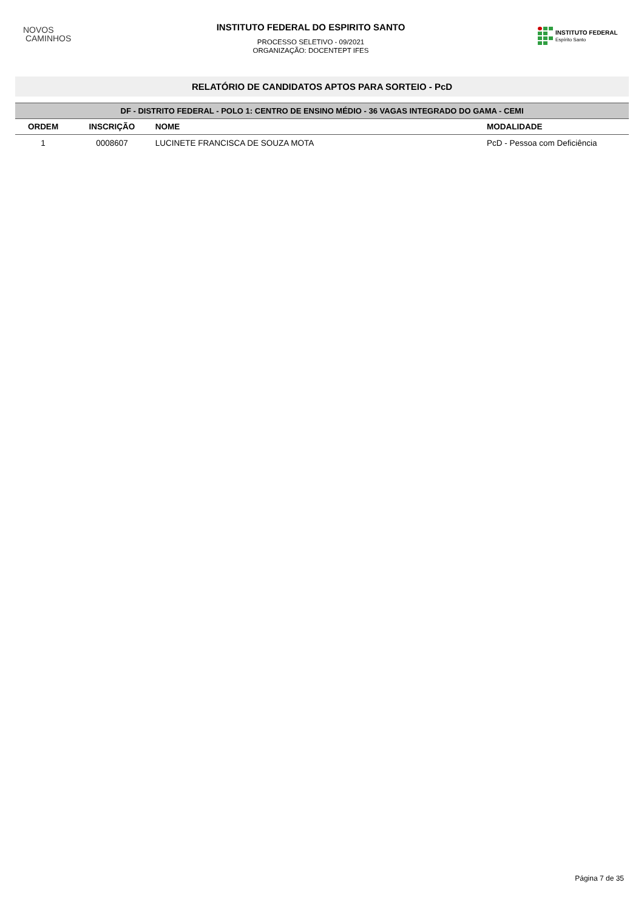NOVOS
CAMINHOS
INSTITUTO FEDERAL DO ESPIRITO SANTO
PROCESSO SELETIVO - 09/2021
ORGANIZAÇÃO: DOCENTEPT IFES
INSTITUTO FEDERAL
Espírito Santo
RELATÓRIO DE CANDIDATOS APTOS PARA SORTEIO - PcD
| DF - DISTRITO FEDERAL - POLO 1: CENTRO DE ENSINO MÉDIO - 36 VAGAS INTEGRADO DO GAMA - CEMI | | | |
| --- | --- | --- | --- |
| ORDEM | INSCRIÇÃO | NOME | MODALIDADE |
| 1 | 0008607 | LUCINETE FRANCISCA DE SOUZA MOTA | PcD - Pessoa com Deficiência |
Página 7 de 35